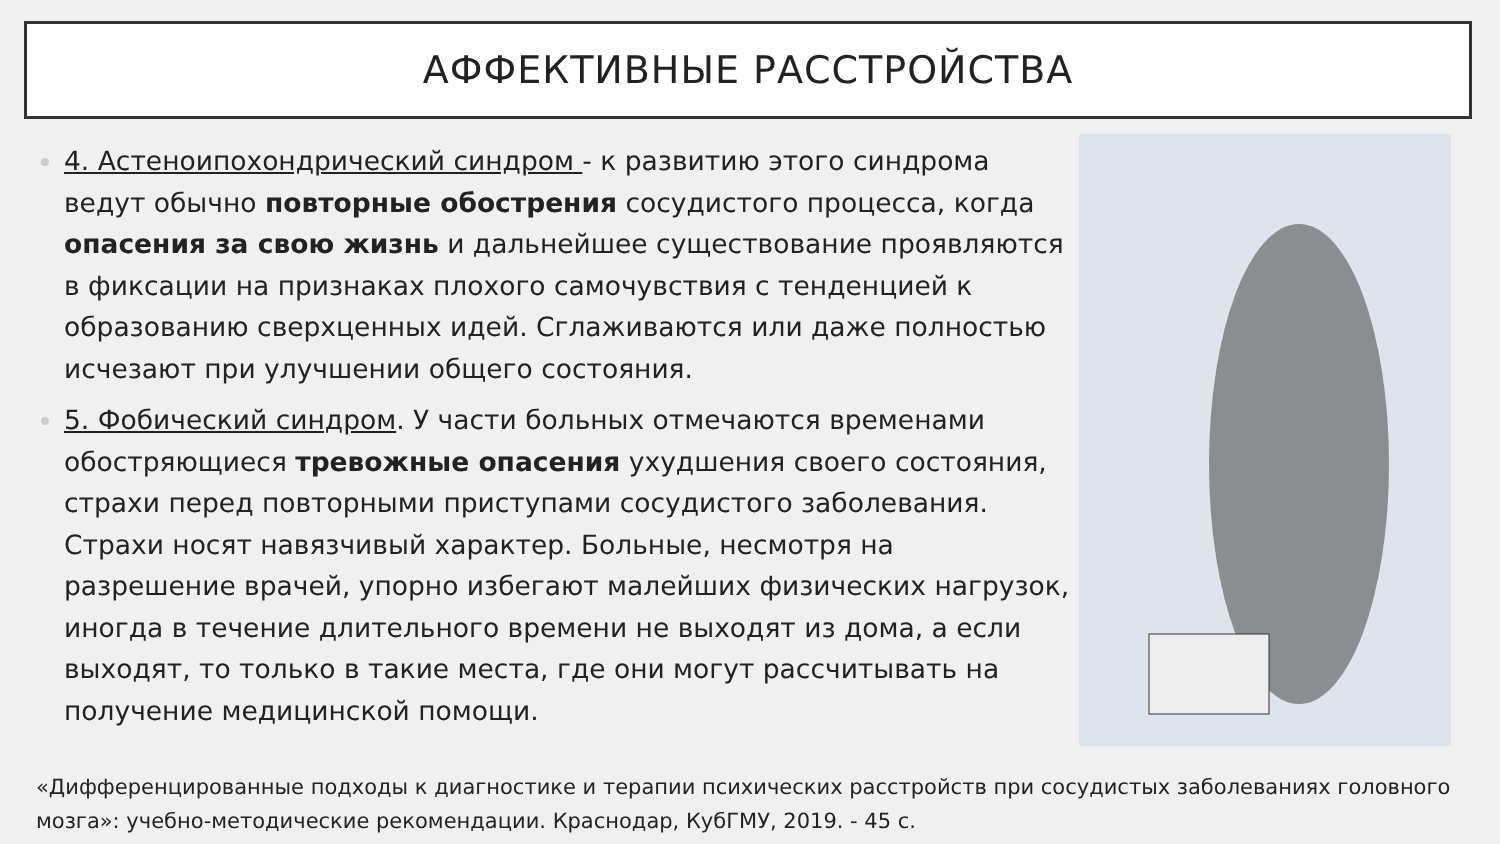АФФЕКТИВНЫЕ РАССТРОЙСТВА
4. Астеноипохондрический синдром - к развитию этого синдрома ведут обычно повторные обострения сосудистого процесса, когда опасения за свою жизнь и дальнейшее существование проявляются в фиксации на признаках плохого самочувствия с тенденцией к образованию сверхценных идей. Сглаживаются или даже полностью исчезают при улучшении общего состояния.
5. Фобический синдром. У части больных отмечаются временами обостряющиеся тревожные опасения ухудшения своего состояния, страхи перед повторными приступами сосудистого заболевания. Страхи носят навязчивый характер. Больные, несмотря на разрешение врачей, упорно избегают малейших физических нагрузок, иногда в течение длительного времени не выходят из дома, а если выходят, то только в такие места, где они могут рассчитывать на получение медицинской помощи.
«Дифференцированные подходы к диагностике и терапии психических расстройств при сосудистых заболеваниях головного мозга»: учебно-методические рекомендации. Краснодар, КубГМУ, 2019. - 45 с.